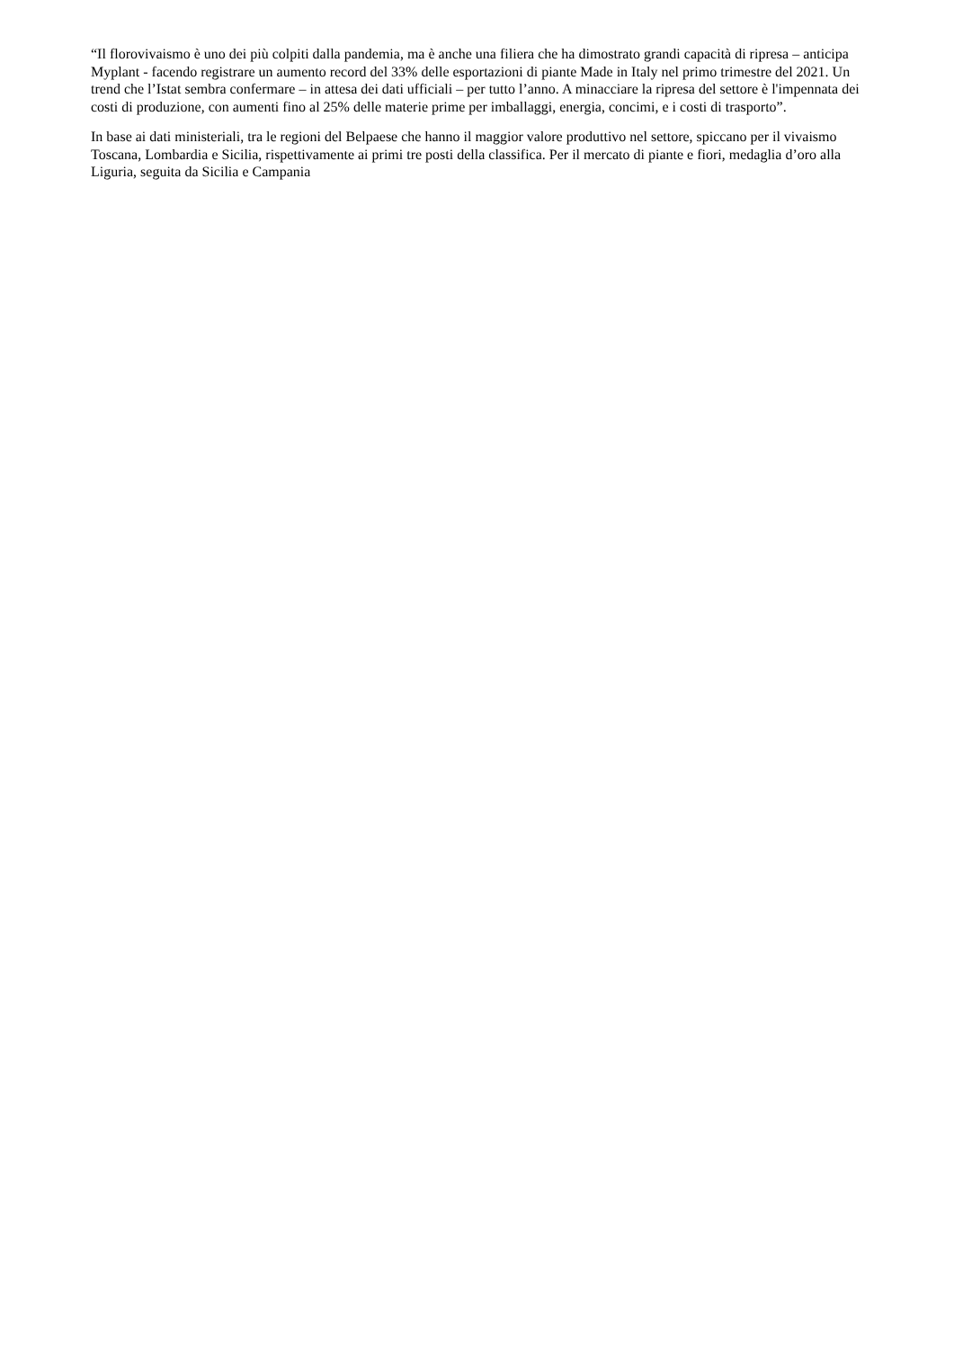“Il florovivaismo è uno dei più colpiti dalla pandemia, ma è anche una filiera che ha dimostrato grandi capacità di ripresa – anticipa Myplant - facendo registrare un aumento record del 33% delle esportazioni di piante Made in Italy nel primo trimestre del 2021. Un trend che l’Istat sembra confermare – in attesa dei dati ufficiali – per tutto l’anno. A minacciare la ripresa del settore è l'impennata dei costi di produzione, con aumenti fino al 25% delle materie prime per imballaggi, energia, concimi, e i costi di trasporto”.
In base ai dati ministeriali, tra le regioni del Belpaese che hanno il maggior valore produttivo nel settore, spiccano per il vivaismo Toscana, Lombardia e Sicilia, rispettivamente ai primi tre posti della classifica. Per il mercato di piante e fiori, medaglia d’oro alla Liguria, seguita da Sicilia e Campania